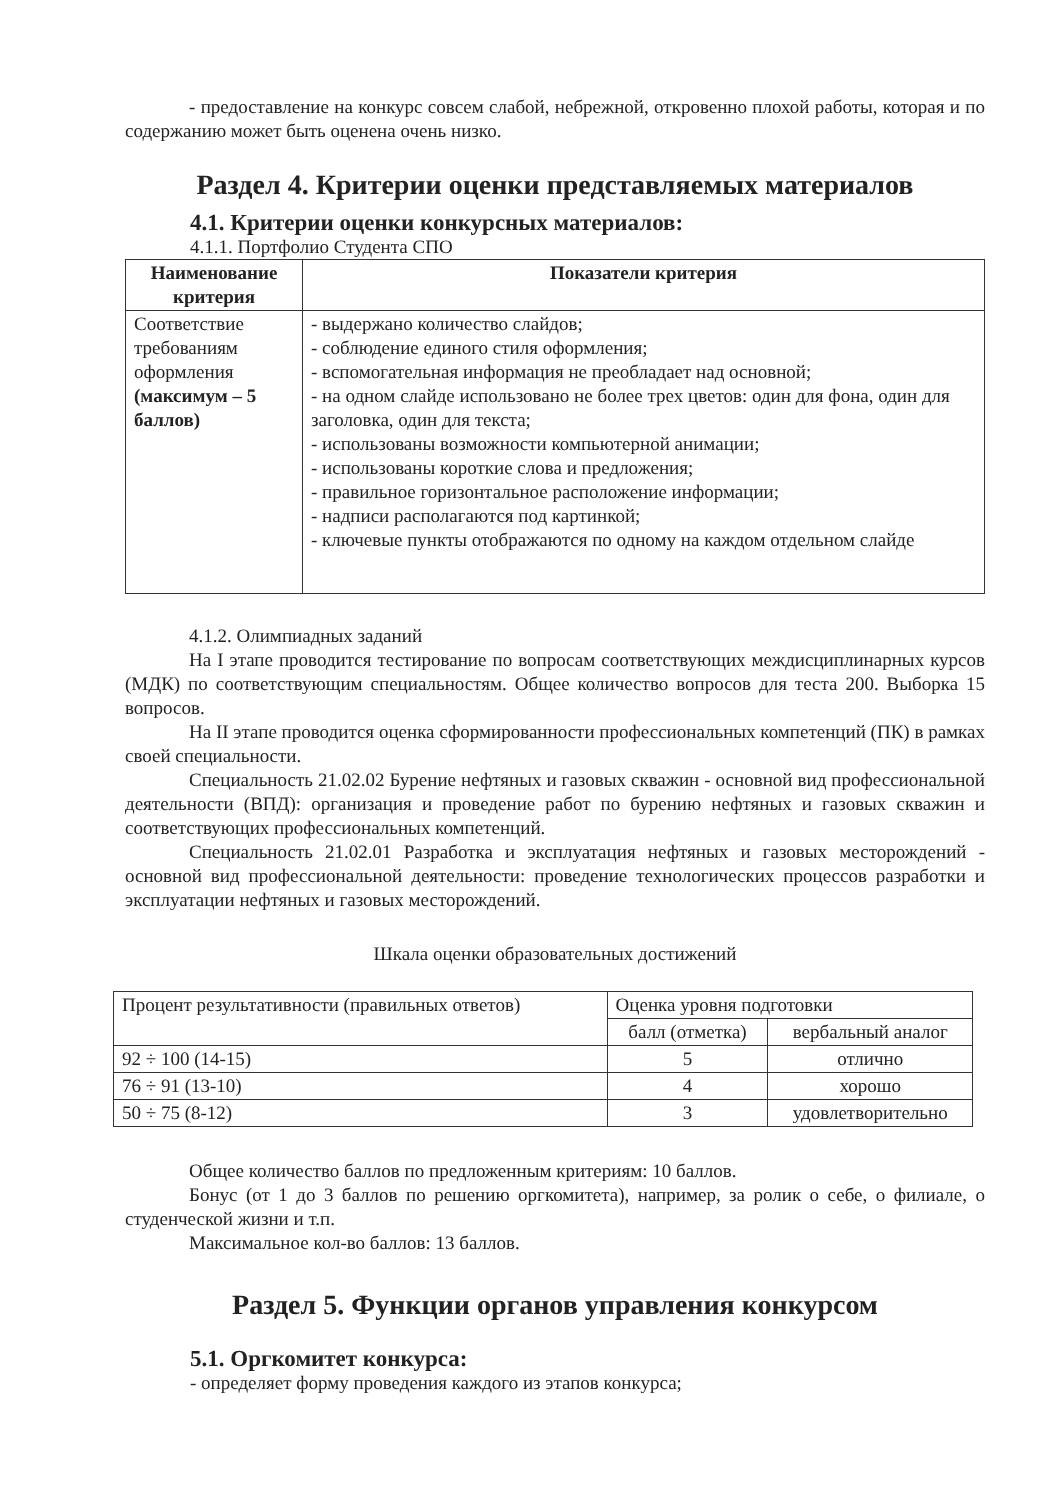- предоставление на конкурс совсем слабой, небрежной, откровенно плохой работы, которая и по содержанию может быть оценена очень низко.
Раздел 4. Критерии оценки представляемых материалов
4.1. Критерии оценки конкурсных материалов:
4.1.1. Портфолио Студента СПО
| Наименование критерия | Показатели критерия |
| --- | --- |
| Соответствие требованиям оформления (максимум – 5 баллов) | - выдержано количество слайдов; - соблюдение единого стиля оформления; - вспомогательная информация не преобладает над основной; - на одном слайде использовано не более трех цветов: один для фона, один для заголовка, один для текста; - использованы возможности компьютерной анимации; - использованы короткие слова и предложения; - правильное горизонтальное расположение информации; - надписи располагаются под картинкой; - ключевые пункты отображаются по одному на каждом отдельном слайде |
4.1.2. Олимпиадных заданий
На I этапе проводится тестирование по вопросам соответствующих междисциплинарных курсов (МДК) по соответствующим специальностям. Общее количество вопросов для теста 200. Выборка 15 вопросов.
На II этапе проводится оценка сформированности профессиональных компетенций (ПК) в рамках своей специальности.
Специальность 21.02.02 Бурение нефтяных и газовых скважин - основной вид профессиональной деятельности (ВПД): организация и проведение работ по бурению нефтяных и газовых скважин и соответствующих профессиональных компетенций.
Специальность 21.02.01 Разработка и эксплуатация нефтяных и газовых месторождений - основной вид профессиональной деятельности: проведение технологических процессов разработки и эксплуатации нефтяных и газовых месторождений.
Шкала оценки образовательных достижений
| Процент результативности (правильных ответов) | Оценка уровня подготовки | |
| | балл (отметка) | вербальный аналог |
| 92 ÷ 100 (14-15) | 5 | отлично |
| 76 ÷ 91 (13-10) | 4 | хорошо |
| 50 ÷ 75 (8-12) | 3 | удовлетворительно |
Общее количество баллов по предложенным критериям: 10 баллов.
Бонус (от 1 до 3 баллов по решению оргкомитета), например, за ролик о себе, о филиале, о студенческой жизни и т.п.
Максимальное кол-во баллов: 13 баллов.
Раздел 5. Функции органов управления конкурсом
5.1. Оргкомитет конкурса:
- определяет форму проведения каждого из этапов конкурса;